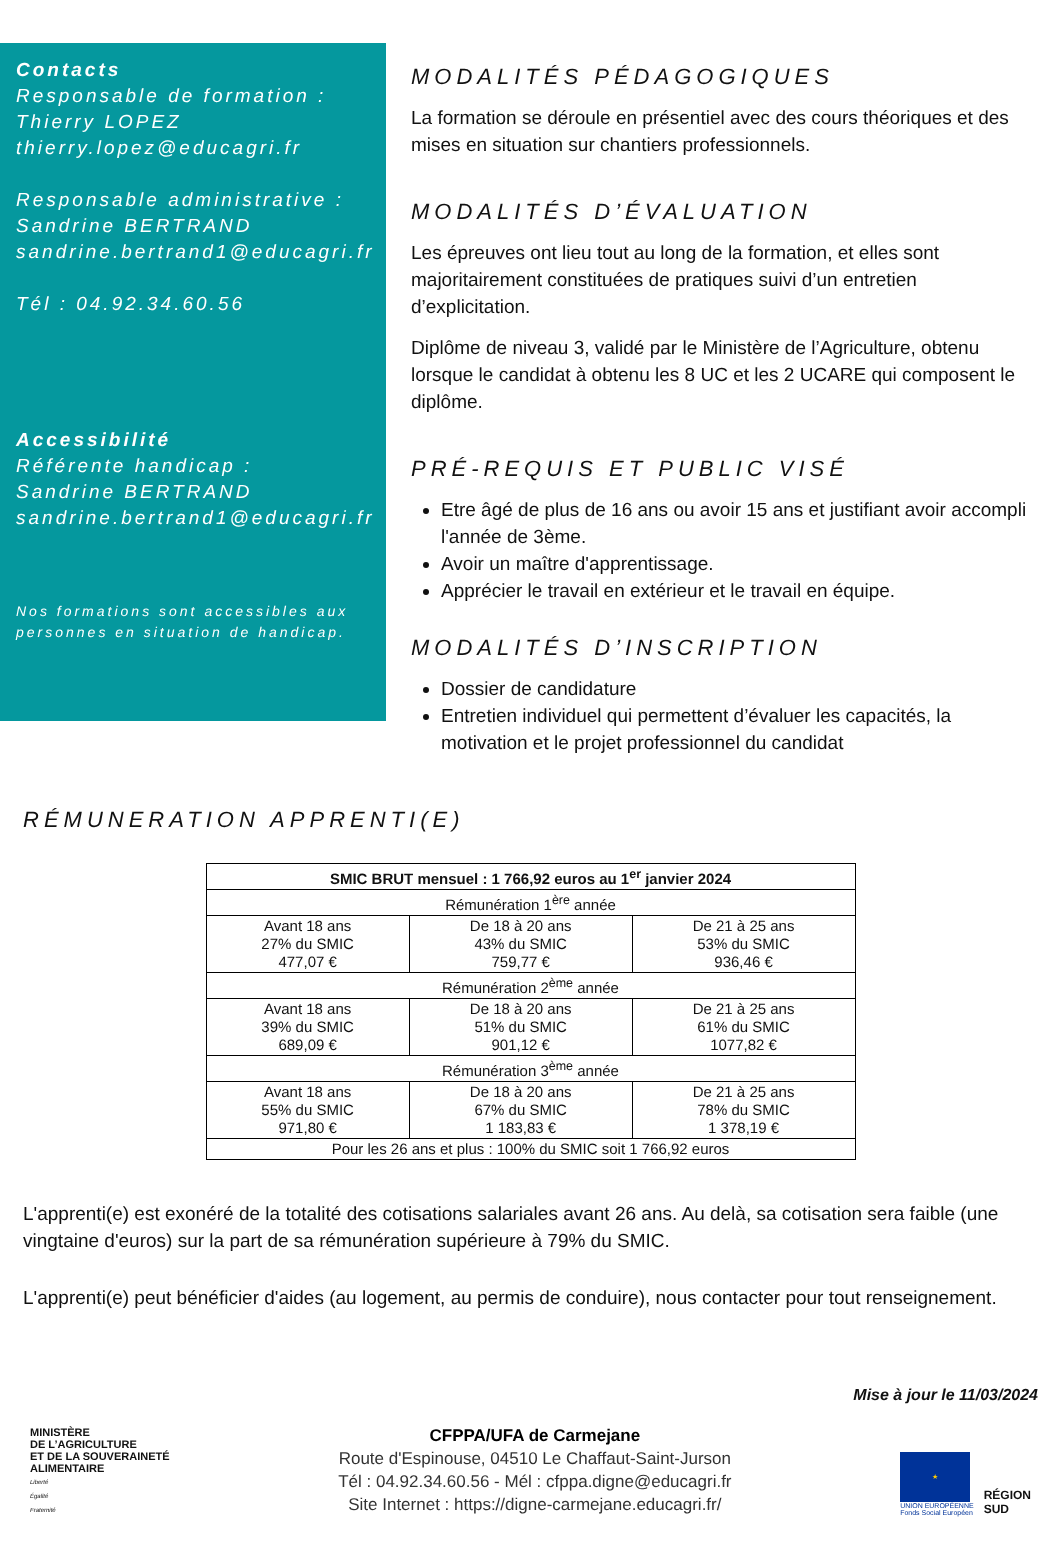Contacts
Responsable de formation :
Thierry LOPEZ
thierry.lopez@educagri.fr
Responsable administrative :
Sandrine BERTRAND
sandrine.bertrand1@educagri.fr
Tél : 04.92.34.60.56
Accessibilité
Référente handicap :
Sandrine BERTRAND
sandrine.bertrand1@educagri.fr
Nos formations sont accessibles aux personnes en situation de handicap.
MODALITÉS PÉDAGOGIQUES
La formation se déroule en présentiel avec des cours théoriques et des mises en situation sur chantiers professionnels.
MODALITÉS D’ÉVALUATION
Les épreuves ont lieu tout au long de la formation, et elles sont majoritairement constituées de pratiques suivi d’un entretien d’explicitation.
Diplôme de niveau 3, validé par le Ministère de l’Agriculture, obtenu lorsque le candidat à obtenu les 8 UC et les 2 UCARE qui composent le diplôme.
PRÉ-REQUIS ET PUBLIC VISÉ
Etre âgé de plus de 16 ans ou avoir 15 ans et justifiant avoir accompli l'année de 3ème.
Avoir un maître d'apprentissage.
Apprécier le travail en extérieur et le travail en équipe.
MODALITÉS D’INSCRIPTION
Dossier de candidature
Entretien individuel qui permettent d’évaluer les capacités, la motivation et le projet professionnel du candidat
RÉMUNERATION APPRENTI(E)
| SMIC BRUT mensuel : 1 766,92 euros au 1<sup>er</sup> janvier 2024 | | |
| Rémunération 1<sup>ère</sup> année | | |
| Avant 18 ans 27% du SMIC 477,07 € | De 18 à 20 ans 43% du SMIC 759,77 € | De 21 à 25 ans 53% du SMIC 936,46 € |
| Rémunération 2<sup>ème</sup> année | | |
| Avant 18 ans 39% du SMIC 689,09 € | De 18 à 20 ans 51% du SMIC 901,12 € | De 21 à 25 ans 61% du SMIC 1077,82 € |
| Rémunération 3<sup>ème</sup> année | | |
| Avant 18 ans 55% du SMIC 971,80 € | De 18 à 20 ans 67% du SMIC 1 183,83 € | De 21 à 25 ans 78% du SMIC 1 378,19 € |
| Pour les 26 ans et plus : 100% du SMIC soit 1 766,92 euros | | |
L'apprenti(e) est exonéré de la totalité des cotisations salariales avant 26 ans. Au delà, sa cotisation sera faible (une vingtaine d'euros) sur la part de sa rémunération supérieure à 79% du SMIC.
L'apprenti(e) peut bénéficier d'aides (au logement, au permis de conduire), nous contacter pour tout renseignement.
Mise à jour le 11/03/2024
MINISTÈRE
DE L’AGRICULTURE
ET DE LA SOUVERAINETÉ
ALIMENTAIRE
Liberté
Égalité
Fraternité
CFPPA/UFA de Carmejane
Route d'Espinouse, 04510 Le Chaffaut-Saint-Jurson
Tél : 04.92.34.60.56 - Mél : cfppa.digne@educagri.fr
Site Internet : https://digne-carmejane.educagri.fr/
★
UNION EUROPÉENNE
Fonds Social Européen
RÉGION
SUD